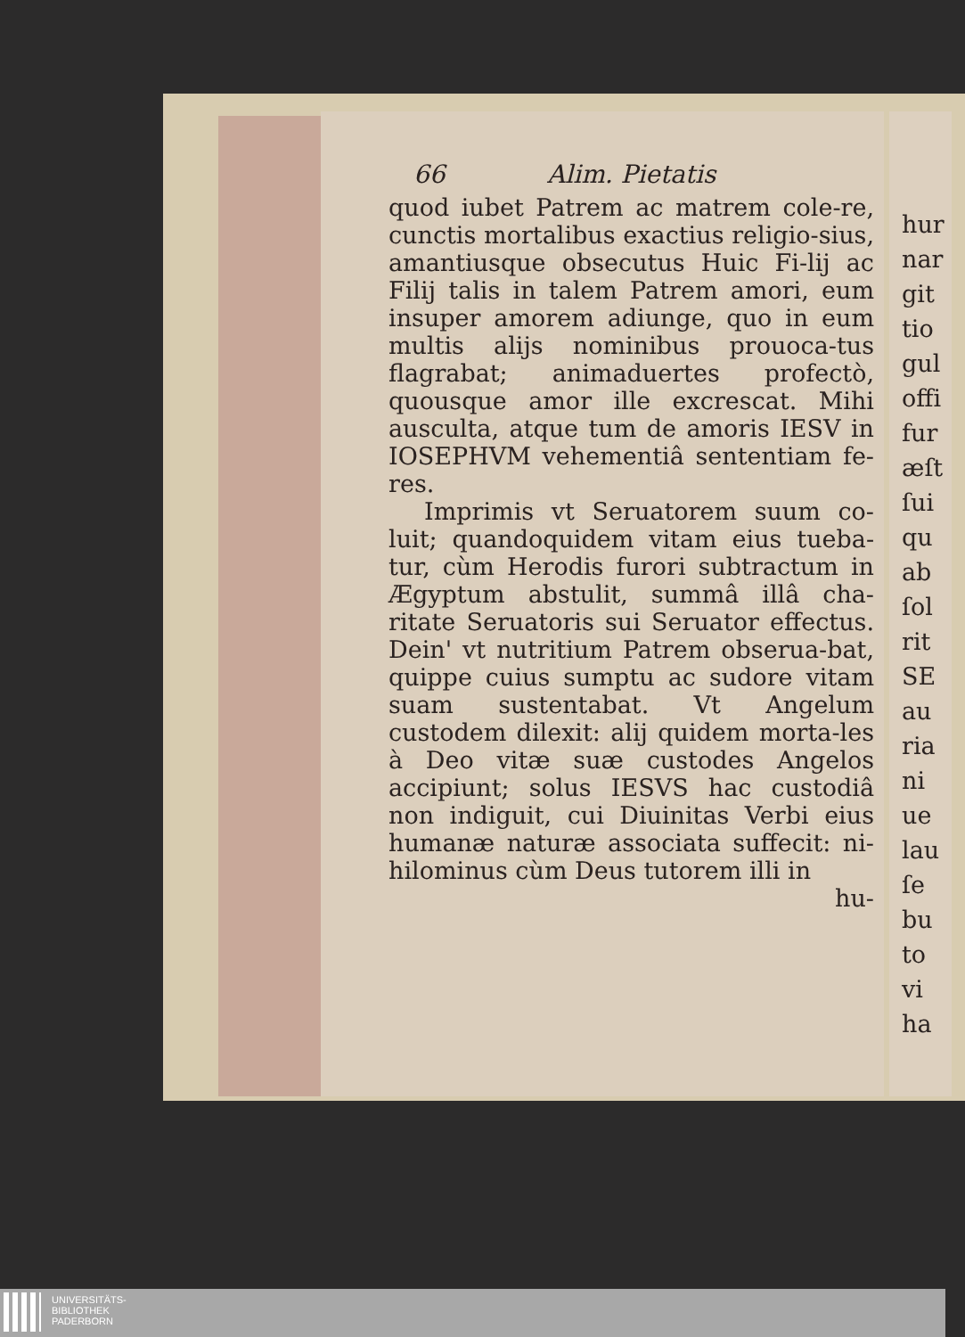66 Alim. Pietatis
quod iubet Patrem ac matrem cole-re, cunctis mortalibus exactius religio-sius, amantiusque obsecutus Huic Fi-lij ac Filij talis in talem Patrem amori, eum insuper amorem adiunge, quo in eum multis alijs nominibus prouoca-tus flagrabat; animaduertes profectò, quousque amor ille excrescat. Mihi ausculta, atque tum de amoris IESV in IOSEPHVM vehementiâ sententiam fe-res.
Imprimis vt Seruatorem suum co-luit; quandoquidem vitam eius tueba-tur, cùm Herodis furori subtractum in Ægyptum abstulit, summâ illâ cha-ritate Seruatoris sui Seruator effectus. Dein' vt nutritium Patrem obserua-bat, quippe cuius sumptu ac sudore vitam suam sustentabat. Vt Angelum custodem dilexit: alij quidem morta-les à Deo vitæ suæ custodes Angelos accipiunt; solus IESVS hac custodiâ non indiguit, cui Diuinitas Verbi eius humanæ naturæ associata suffecit: ni-hilominus cùm Deus tutorem illi in
hu-
hur
nar
git
tio
gul
offi
fur
æſt
ſui
qu
ab
ſol
rit
SE
au
ria
ni
ue
lau
ſe
bu
to
vi
ha
UNIVERSITÄTS-
BIBLIOTHEK
PADERBORN